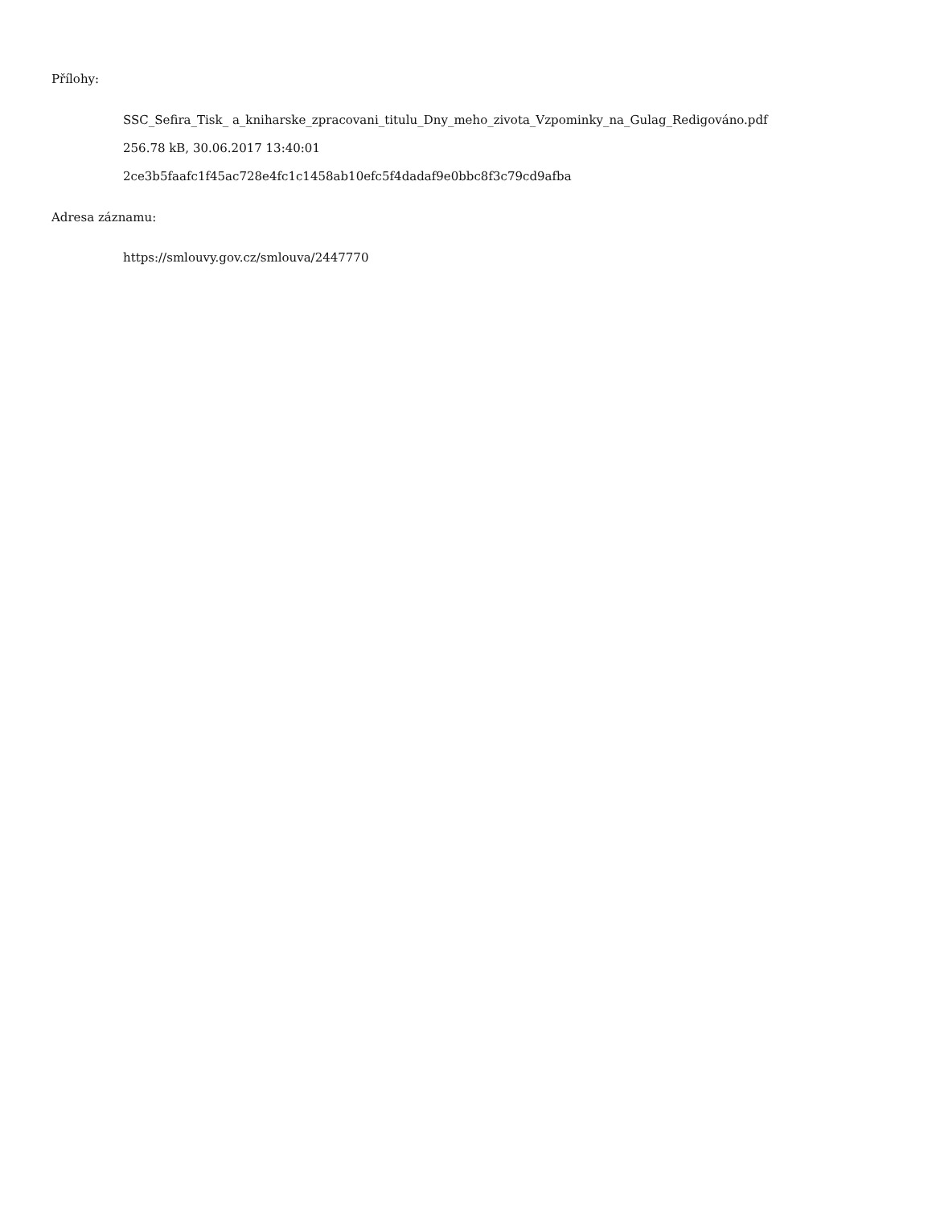Přílohy:
SSC_Sefira_Tisk_ a_kniharske_zpracovani_titulu_Dny_meho_zivota_Vzpominky_na_Gulag_Redigováno.pdf
256.78 kB, 30.06.2017 13:40:01
2ce3b5faafc1f45ac728e4fc1c1458ab10efc5f4dadaf9e0bbc8f3c79cd9afba
Adresa záznamu:
https://smlouvy.gov.cz/smlouva/2447770